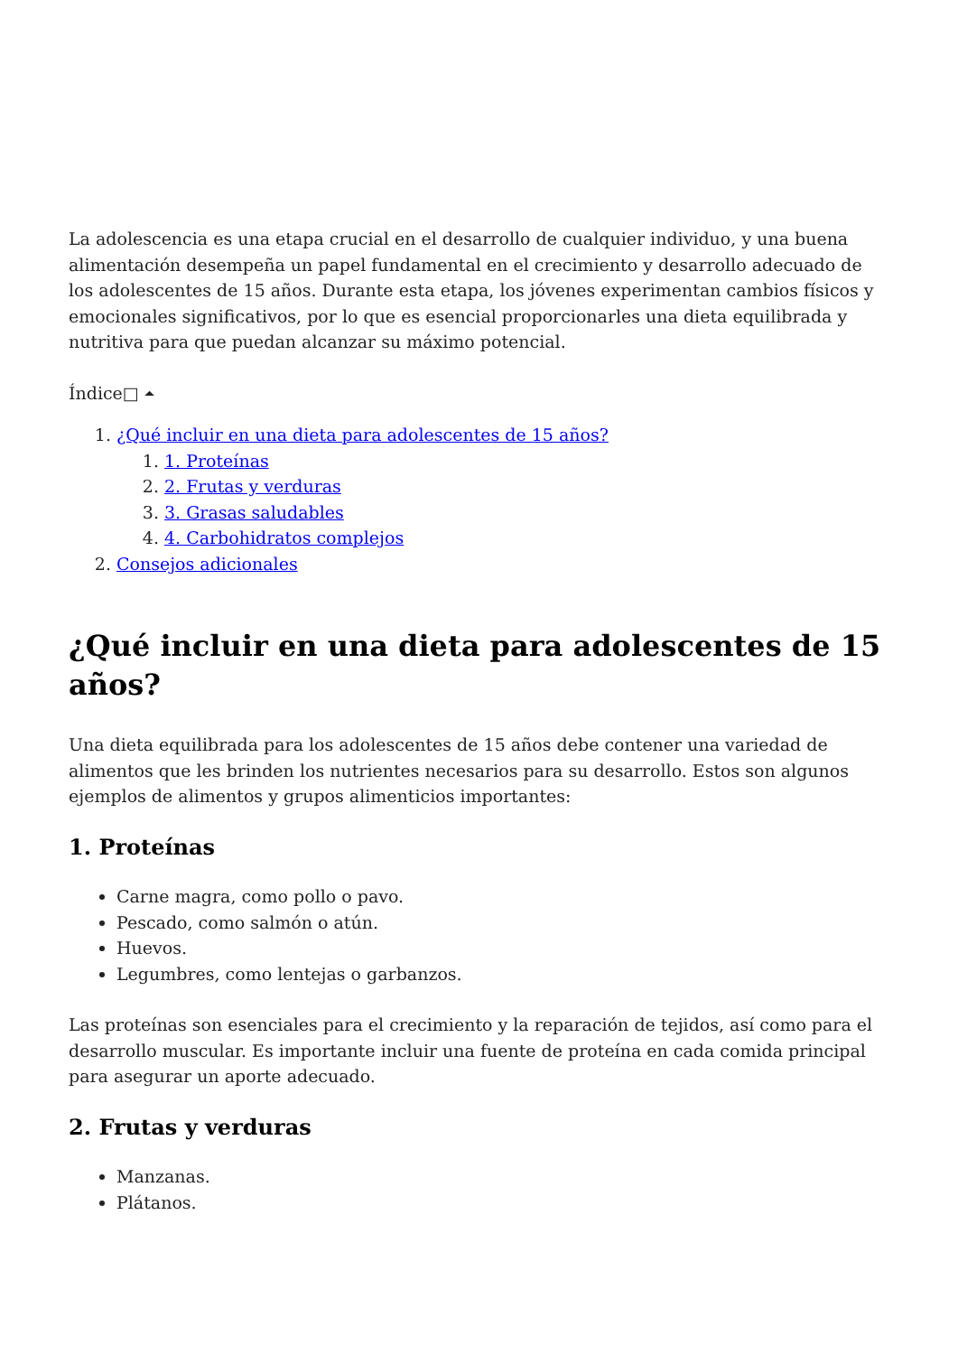La adolescencia es una etapa crucial en el desarrollo de cualquier individuo, y una buena alimentación desempeña un papel fundamental en el crecimiento y desarrollo adecuado de los adolescentes de 15 años. Durante esta etapa, los jóvenes experimentan cambios físicos y emocionales significativos, por lo que es esencial proporcionarles una dieta equilibrada y nutritiva para que puedan alcanzar su máximo potencial.
Índice□ ⏶
1. ¿Qué incluir en una dieta para adolescentes de 15 años?
1. 1. Proteínas
2. 2. Frutas y verduras
3. 3. Grasas saludables
4. 4. Carbohidratos complejos
2. Consejos adicionales
¿Qué incluir en una dieta para adolescentes de 15 años?
Una dieta equilibrada para los adolescentes de 15 años debe contener una variedad de alimentos que les brinden los nutrientes necesarios para su desarrollo. Estos son algunos ejemplos de alimentos y grupos alimenticios importantes:
1. Proteínas
Carne magra, como pollo o pavo.
Pescado, como salmón o atún.
Huevos.
Legumbres, como lentejas o garbanzos.
Las proteínas son esenciales para el crecimiento y la reparación de tejidos, así como para el desarrollo muscular. Es importante incluir una fuente de proteína en cada comida principal para asegurar un aporte adecuado.
2. Frutas y verduras
Manzanas.
Plátanos.